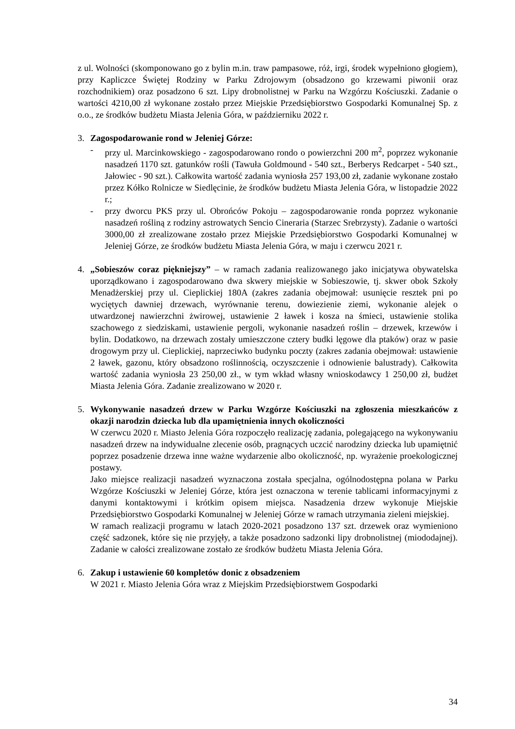z ul. Wolności (skomponowano go z bylin m.in. traw pampasowe, róż, irgi, środek wypełniono głogiem), przy Kapliczce Świętej Rodziny w Parku Zdrojowym (obsadzono go krzewami piwonii oraz rozchodnikiem) oraz posadzono 6 szt. Lipy drobnolistnej w Parku na Wzgórzu Kościuszki. Zadanie o wartości 4210,00 zł wykonane zostało przez Miejskie Przedsiębiorstwo Gospodarki Komunalnej Sp. z o.o., ze środków budżetu Miasta Jelenia Góra, w październiku 2022 r.
3. Zagospodarowanie rond w Jeleniej Górze:
- przy ul. Marcinkowskiego - zagospodarowano rondo o powierzchni 200 m<sup>2</sup>, poprzez wykonanie nasadzeń 1170 szt. gatunków rośli (Tawuła Goldmound - 540 szt., Berberys Redcarpet - 540 szt., Jałowiec - 90 szt.). Całkowita wartość zadania wyniosła 257 193,00 zł, zadanie wykonane zostało przez Kółko Rolnicze w Siedlęcinie, że środków budżetu Miasta Jelenia Góra, w listopadzie 2022 r.;
- przy dworcu PKS przy ul. Obrońców Pokoju – zagospodarowanie ronda poprzez wykonanie nasadzeń rośliną z rodziny astrowatych Sencio Cineraria (Starzec Srebrzysty). Zadanie o wartości 3000,00 zł zrealizowane zostało przez Miejskie Przedsiębiorstwo Gospodarki Komunalnej w Jeleniej Górze, ze środków budżetu Miasta Jelenia Góra, w maju i czerwcu 2021 r.
4. „Sobieszów coraz piękniejszy” – w ramach zadania realizowanego jako inicjatywa obywatelska uporządkowano i zagospodarowano dwa skwery miejskie w Sobieszowie, tj. skwer obok Szkoły Menadżerskiej przy ul. Cieplickiej 180A (zakres zadania obejmował: usunięcie resztek pni po wyciętych dawniej drzewach, wyrównanie terenu, dowiezienie ziemi, wykonanie alejek o utwardzonej nawierzchni żwirowej, ustawienie 2 ławek i kosza na śmieci, ustawienie stolika szachowego z siedziskami, ustawienie pergoli, wykonanie nasadzeń roślin – drzewek, krzewów i bylin. Dodatkowo, na drzewach zostały umieszczone cztery budki lęgowe dla ptaków) oraz w pasie drogowym przy ul. Cieplickiej, naprzeciwko budynku poczty (zakres zadania obejmował: ustawienie 2 ławek, gazonu, który obsadzono roślinnością, oczyszczenie i odnowienie balustrady). Całkowita wartość zadania wyniosła 23 250,00 zł., w tym wkład własny wnioskodawcy 1 250,00 zł, budżet Miasta Jelenia Góra. Zadanie zrealizowano w 2020 r.
5. Wykonywanie nasadzeń drzew w Parku Wzgórze Kościuszki na zgłoszenia mieszkańców z okazji narodzin dziecka lub dla upamiętnienia innych okoliczności
W czerwcu 2020 r. Miasto Jelenia Góra rozpoczęło realizację zadania, polegającego na wykonywaniu nasadzeń drzew na indywidualne zlecenie osób, pragnących uczcić narodziny dziecka lub upamiętnić poprzez posadzenie drzewa inne ważne wydarzenie albo okoliczność, np. wyrażenie proekologicznej postawy.
Jako miejsce realizacji nasadzeń wyznaczona została specjalna, ogólnodostępna polana w Parku Wzgórze Kościuszki w Jeleniej Górze, która jest oznaczona w terenie tablicami informacyjnymi z danymi kontaktowymi i krótkim opisem miejsca. Nasadzenia drzew wykonuje Miejskie Przedsiębiorstwo Gospodarki Komunalnej w Jeleniej Górze w ramach utrzymania zieleni miejskiej.
W ramach realizacji programu w latach 2020-2021 posadzono 137 szt. drzewek oraz wymieniono część sadzonek, które się nie przyjęły, a także posadzono sadzonki lipy drobnolistnej (miododajnej). Zadanie w całości zrealizowane zostało ze środków budżetu Miasta Jelenia Góra.
6. Zakup i ustawienie 60 kompletów donic z obsadzeniem
W 2021 r. Miasto Jelenia Góra wraz z Miejskim Przedsiębiorstwem Gospodarki
34